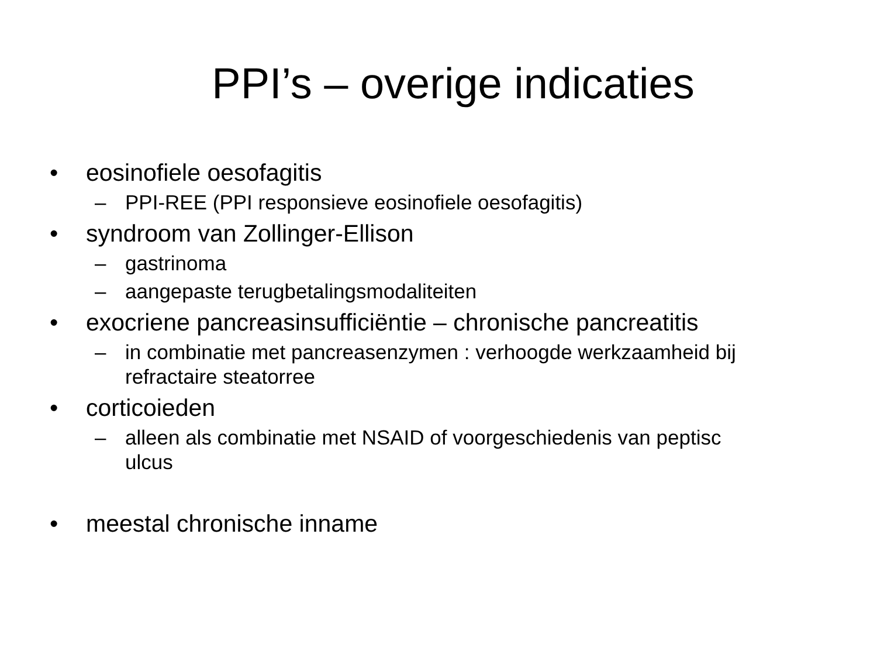PPI’s – overige indicaties
• eosinofiele oesofagitis
– PPI-REE (PPI responsieve eosinofiele oesofagitis)
• syndroom van Zollinger-Ellison
– gastrinoma
– aangepaste terugbetalingsmodaliteiten
• exocriene pancreasinsufficiëntie – chronische pancreatitis
– in combinatie met pancreasenzymen : verhoogde werkzaamheid bij refractaire steatorree
• corticoieden
– alleen als combinatie met NSAID of voorgeschiedenis van peptisc ulcus
• meestal chronische inname